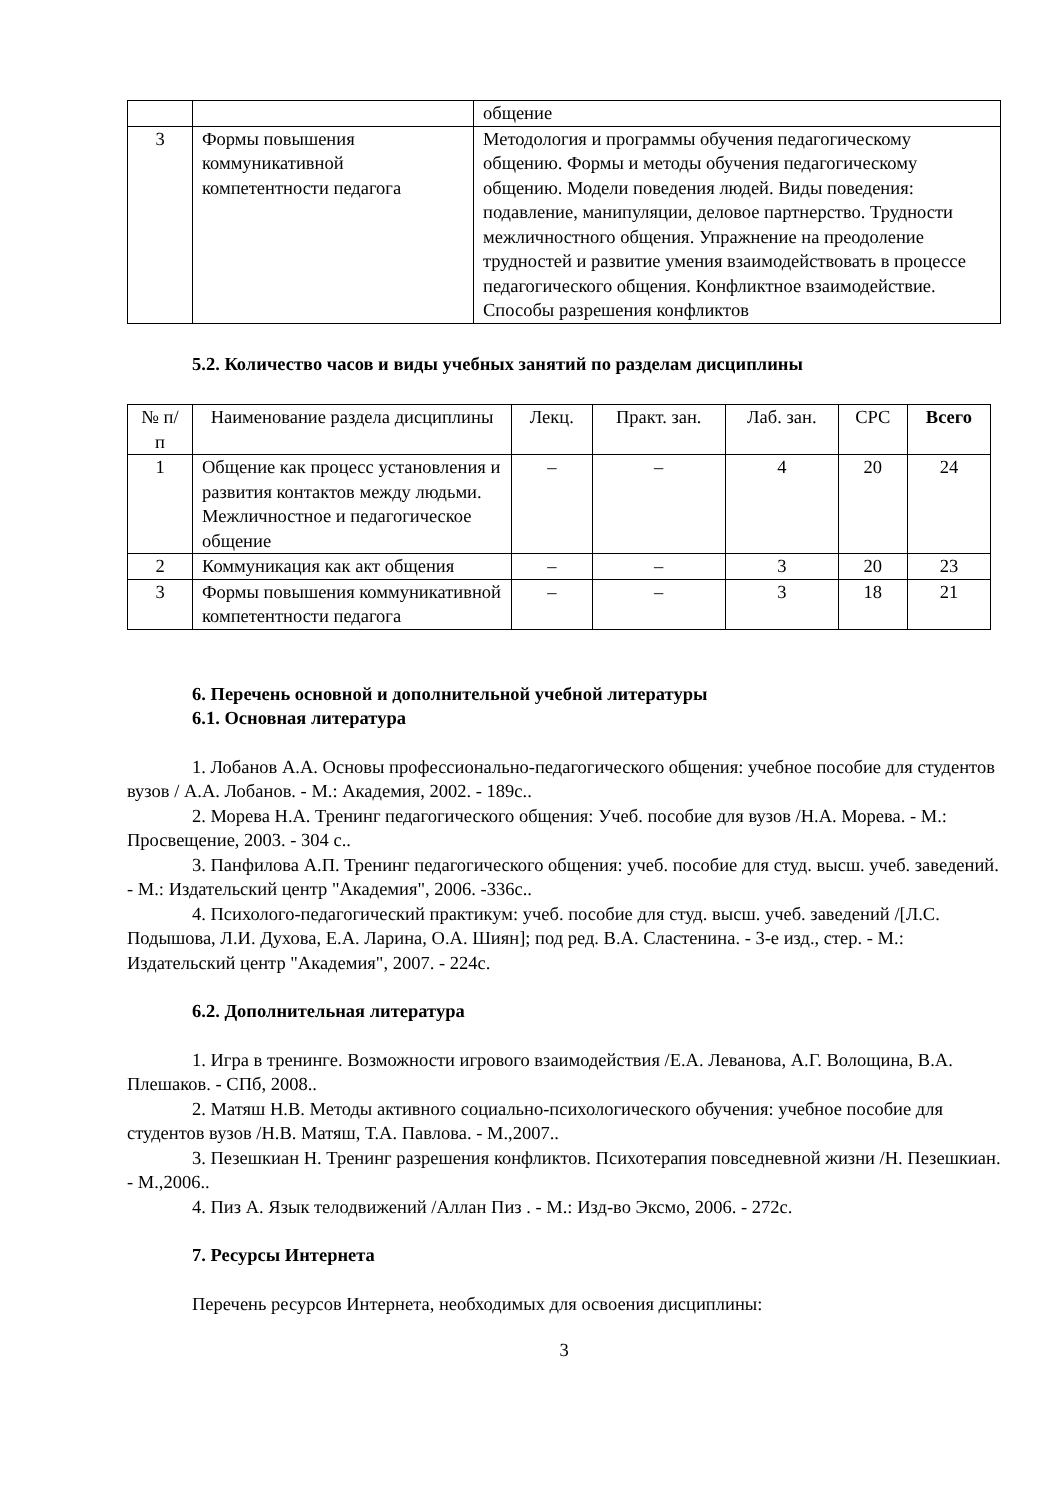| | | общение |
| 3 | Формы повышения коммуникативной компетентности педагога | Методология и программы обучения педагогическому общению. Формы и методы обучения педагогическому общению. Модели поведения людей. Виды поведения: подавление, манипуляции, деловое партнерство. Трудности межличностного общения. Упражнение на преодоление трудностей и развитие умения взаимодействовать в процессе педагогического общения. Конфликтное взаимодействие. Способы разрешения конфликтов |
5.2. Количество часов и виды учебных занятий по разделам дисциплины
| № п/п | Наименование раздела дисциплины | Лекц. | Практ. зан. | Лаб. зан. | СРС | Всего |
| --- | --- | --- | --- | --- | --- | --- |
| 1 | Общение как процесс установления и развития контактов между людьми. Межличностное и педагогическое общение | – | – | 4 | 20 | 24 |
| 2 | Коммуникация как акт общения | – | – | 3 | 20 | 23 |
| 3 | Формы повышения коммуникативной компетентности педагога | – | – | 3 | 18 | 21 |
6. Перечень основной и дополнительной учебной литературы
6.1. Основная литература
1. Лобанов А.А. Основы профессионально-педагогического общения: учебное пособие для студентов вузов / А.А. Лобанов. - М.: Академия, 2002. - 189с..
2. Морева Н.А. Тренинг педагогического общения: Учеб. пособие для вузов /Н.А. Морева. - М.: Просвещение, 2003. - 304 с..
3. Панфилова А.П. Тренинг педагогического общения: учеб. пособие для студ. высш. учеб. заведений. - М.: Издательский центр "Академия", 2006. -336с..
4. Психолого-педагогический практикум: учеб. пособие для студ. высш. учеб. заведений /[Л.С. Подышова, Л.И. Духова, Е.А. Ларина, О.А. Шиян]; под ред. В.А. Сластенина. - 3-е изд., стер. - М.: Издательский центр "Академия", 2007. - 224с.
6.2. Дополнительная литература
1. Игра в тренинге. Возможности игрового взаимодействия /Е.А. Леванова, А.Г. Волощина, В.А. Плешаков. - СПб, 2008..
2. Матяш Н.В. Методы активного социально-психологического обучения: учебное пособие для студентов вузов /Н.В. Матяш, Т.А. Павлова. - М.,2007..
3. Пезешкиан Н. Тренинг разрешения конфликтов. Психотерапия повседневной жизни /Н. Пезешкиан. - М.,2006..
4. Пиз А. Язык телодвижений /Аллан Пиз . - М.: Изд-во Эксмо, 2006. - 272с.
7. Ресурсы Интернета
Перечень ресурсов Интернета, необходимых для освоения дисциплины:
3